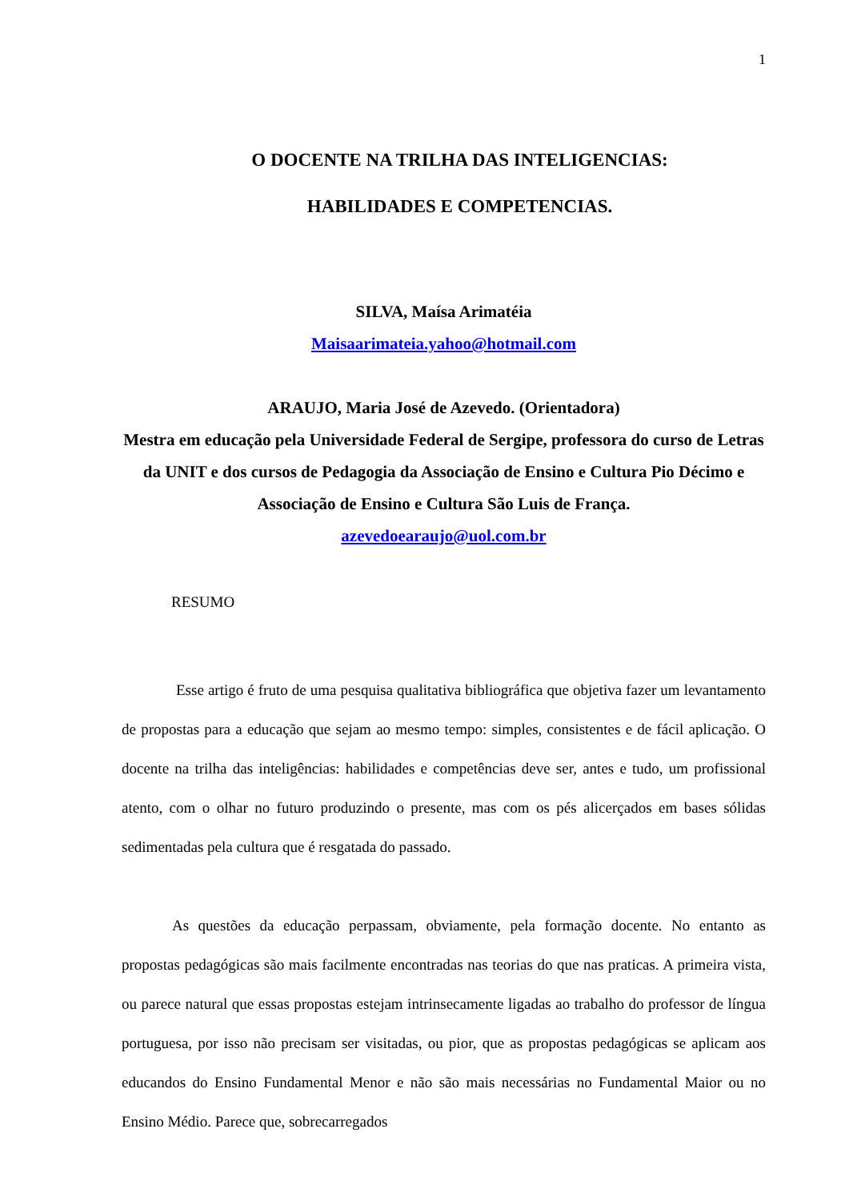1
O DOCENTE NA TRILHA DAS INTELIGENCIAS:
HABILIDADES E COMPETENCIAS.
SILVA, Maísa Arimatéia
Maisaarimateia.yahoo@hotmail.com
ARAUJO, Maria José de Azevedo. (Orientadora)
Mestra em educação pela Universidade Federal de Sergipe, professora do curso de Letras da UNIT e dos cursos de Pedagogia da Associação de Ensino e Cultura Pio Décimo e Associação de Ensino e Cultura São Luis de França.
azevedoearaujo@uol.com.br
RESUMO
Esse artigo é fruto de uma pesquisa qualitativa bibliográfica que objetiva fazer um levantamento de propostas para a educação que sejam ao mesmo tempo: simples, consistentes e de fácil aplicação. O docente na trilha das inteligências: habilidades e competências deve ser, antes e tudo, um profissional atento, com o olhar no futuro produzindo o presente, mas com os pés alicerçados em bases sólidas sedimentadas pela cultura que é resgatada do passado.
As questões da educação perpassam, obviamente, pela formação docente. No entanto as propostas pedagógicas são mais facilmente encontradas nas teorias do que nas praticas. A primeira vista, ou parece natural que essas propostas estejam intrinsecamente ligadas ao trabalho do professor de língua portuguesa, por isso não precisam ser visitadas, ou pior, que as propostas pedagógicas se aplicam aos educandos do Ensino Fundamental Menor e não são mais necessárias no Fundamental Maior ou no Ensino Médio. Parece que, sobrecarregados